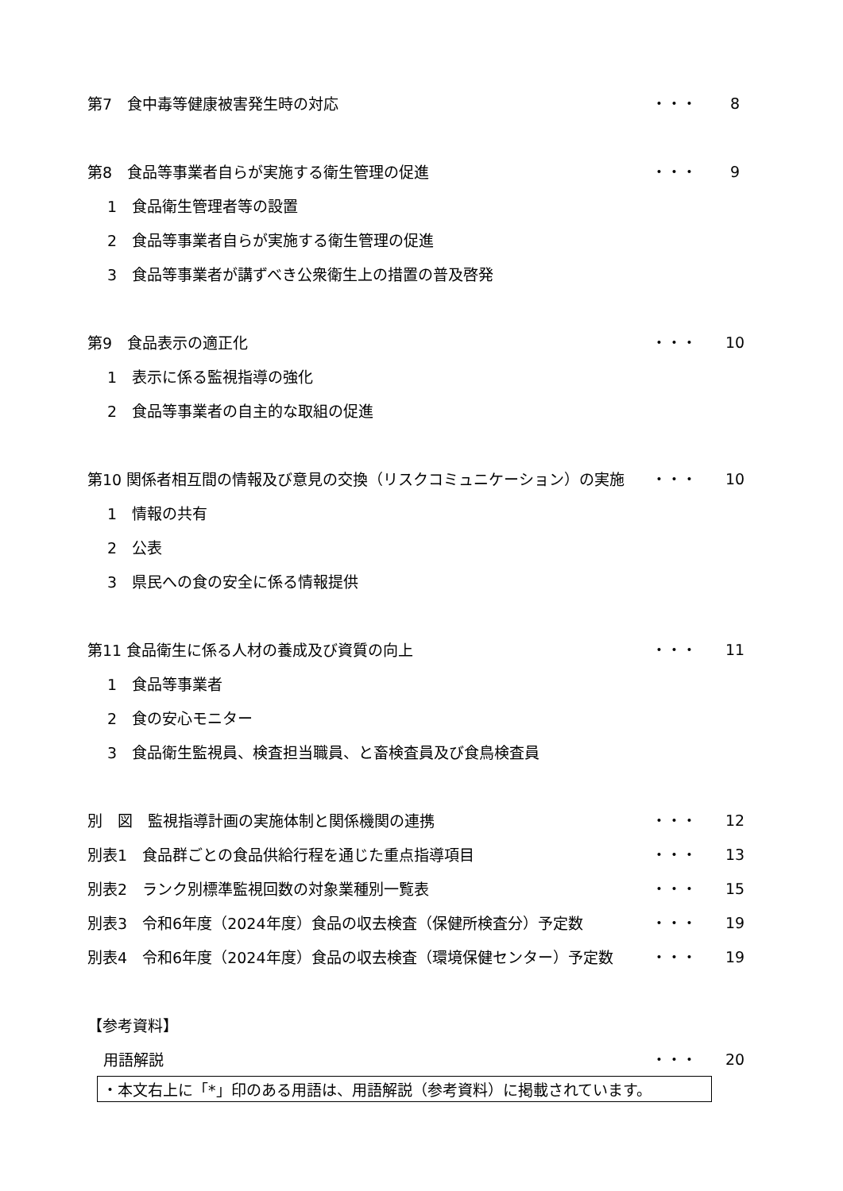第7　食中毒等健康被害発生時の対応 ・・・ 8
第8　食品等事業者自らが実施する衛生管理の促進 ・・・ 9
1　食品衛生管理者等の設置
2　食品等事業者自らが実施する衛生管理の促進
3　食品等事業者が講ずべき公衆衛生上の措置の普及啓発
第9　食品表示の適正化 ・・・ 10
1　表示に係る監視指導の強化
2　食品等事業者の自主的な取組の促進
第10 関係者相互間の情報及び意見の交換（リスクコミュニケーション）の実施 ・・・ 10
1　情報の共有
2　公表
3　県民への食の安全に係る情報提供
第11 食品衛生に係る人材の養成及び資質の向上 ・・・ 11
1　食品等事業者
2　食の安心モニター
3　食品衛生監視員、検査担当職員、と畜検査員及び食鳥検査員
別　図　監視指導計画の実施体制と関係機関の連携 ・・・ 12
別表1　食品群ごとの食品供給行程を通じた重点指導項目 ・・・ 13
別表2　ランク別標準監視回数の対象業種別一覧表 ・・・ 15
別表3　令和6年度（2024年度）食品の収去検査（保健所検査分）予定数 ・・・ 19
別表4　令和6年度（2024年度）食品の収去検査（環境保健センター）予定数 ・・・ 19
【参考資料】
用語解説 ・・・ 20
・本文右上に「*」印のある用語は、用語解説（参考資料）に掲載されています。